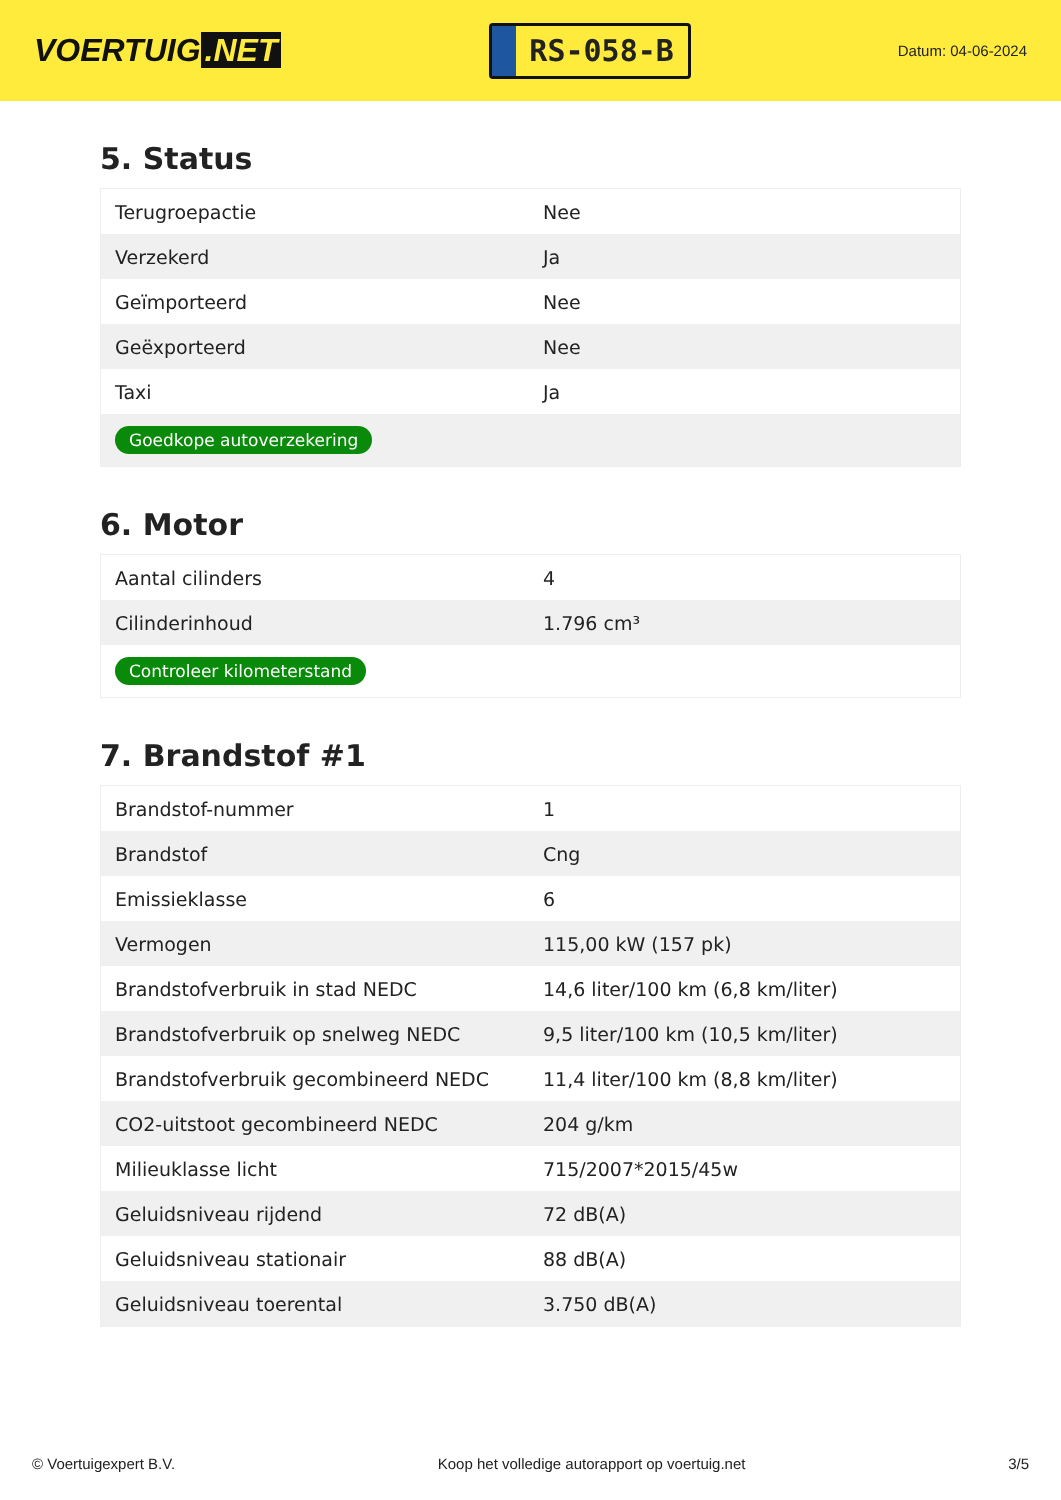VOERTUIG.NET
RS-058-B
Datum: 04-06-2024
5. Status
| Terugroepactie | Nee |
| Verzekerd | Ja |
| Geïmporteerd | Nee |
| Geëxporteerd | Nee |
| Taxi | Ja |
| Goedkope autoverzekering | |
6. Motor
| Aantal cilinders | 4 |
| Cilinderinhoud | 1.796 cm³ |
| Controleer kilometerstand | |
7. Brandstof #1
| Brandstof-nummer | 1 |
| Brandstof | Cng |
| Emissieklasse | 6 |
| Vermogen | 115,00 kW (157 pk) |
| Brandstofverbruik in stad NEDC | 14,6 liter/100 km (6,8 km/liter) |
| Brandstofverbruik op snelweg NEDC | 9,5 liter/100 km (10,5 km/liter) |
| Brandstofverbruik gecombineerd NEDC | 11,4 liter/100 km (8,8 km/liter) |
| CO2-uitstoot gecombineerd NEDC | 204 g/km |
| Milieuklasse licht | 715/2007*2015/45w |
| Geluidsniveau rijdend | 72 dB(A) |
| Geluidsniveau stationair | 88 dB(A) |
| Geluidsniveau toerental | 3.750 dB(A) |
© Voertuigexpert B.V. Koop het volledige autorapport op voertuig.net 3/5